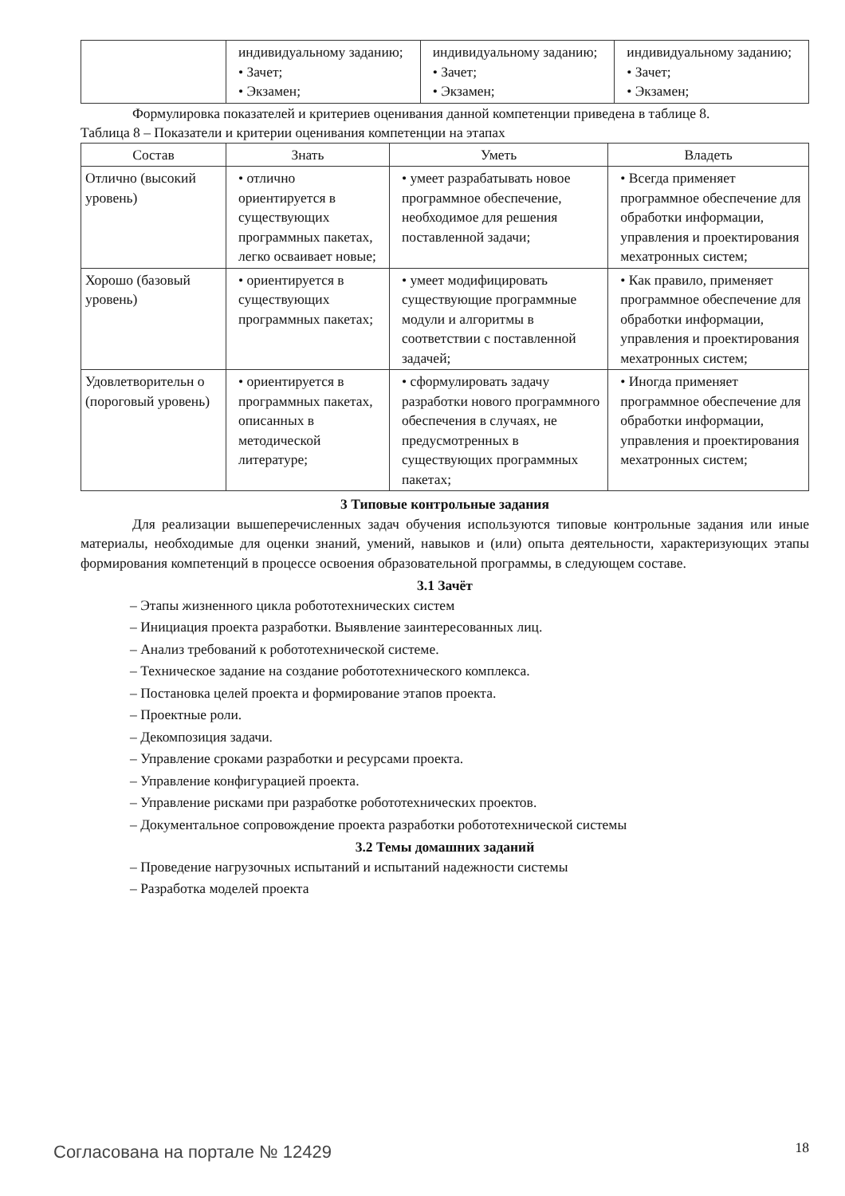| | индивидуальному заданию; • Зачет; • Экзамен; | индивидуальному заданию; • Зачет; • Экзамен; | индивидуальному заданию; • Зачет; • Экзамен; |
Формулировка показателей и критериев оценивания данной компетенции приведена в таблице 8.
Таблица 8 – Показатели и критерии оценивания компетенции на этапах
| Состав | Знать | Уметь | Владеть |
| --- | --- | --- | --- |
| Отлично (высокий уровень) | • отлично ориентируется в существующих программных пакетах, легко осваивает новые; | • умеет разрабатывать новое программное обеспечение, необходимое для решения поставленной задачи; | • Всегда применяет программное обеспечение для обработки информации, управления и проектирования мехатронных систем; |
| Хорошо (базовый уровень) | • ориентируется в существующих программных пакетах; | • умеет модифицировать существующие программные модули и алгоритмы в соответствии с поставленной задачей; | • Как правило, применяет программное обеспечение для обработки информации, управления и проектирования мехатронных систем; |
| Удовлетворительн о (пороговый уровень) | • ориентируется в программных пакетах, описанных в методической литературе; | • сформулировать задачу разработки нового программного обеспечения в случаях, не предусмотренных в существующих программных пакетах; | • Иногда применяет программное обеспечение для обработки информации, управления и проектирования мехатронных систем; |
3 Типовые контрольные задания
Для реализации вышеперечисленных задач обучения используются типовые контрольные задания или иные материалы, необходимые для оценки знаний, умений, навыков и (или) опыта деятельности, характеризующих этапы формирования компетенций в процессе освоения образовательной программы, в следующем составе.
3.1 Зачёт
– Этапы жизненного цикла робототехнических систем
– Инициация проекта разработки. Выявление заинтересованных лиц.
– Анализ требований к робототехнической системе.
– Техническое задание на создание робототехнического комплекса.
– Постановка целей проекта и формирование этапов проекта.
– Проектные роли.
– Декомпозиция задачи.
– Управление сроками разработки и ресурсами проекта.
– Управление конфигурацией проекта.
– Управление рисками при разработке робототехнических проектов.
– Документальное сопровождение проекта разработки робототехнической системы
3.2 Темы домашних заданий
– Проведение нагрузочных испытаний и испытаний надежности системы
– Разработка моделей проекта
Согласована на портале № 12429 18